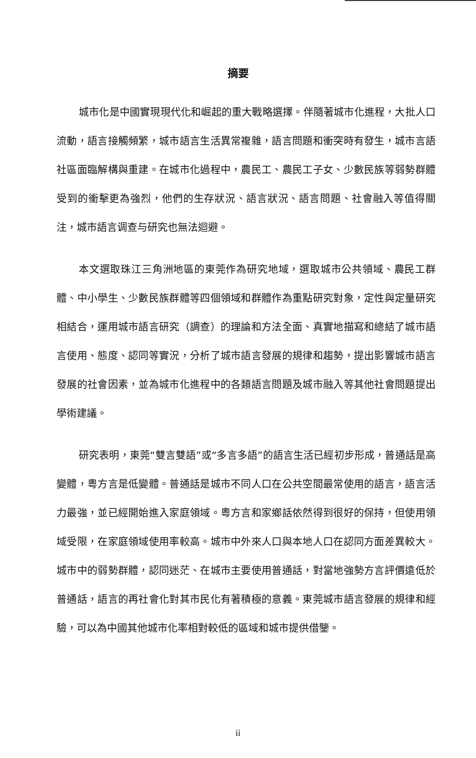摘要
城市化是中國實現現代化和崛起的重大戰略選擇。伴隨著城市化進程，大批人口流動，語言接觸頻繁，城市語言生活異常複雜，語言問題和衝突時有發生，城市言語社區面臨解構與重建。在城市化過程中，農民工、農民工子女、少數民族等弱勢群體受到的衝擊更為強烈，他們的生存狀況、語言狀況、語言問題、社會融入等值得關注，城市語言调查与研究也無法迴避。
本文選取珠江三角洲地區的東莞作為研究地域，選取城市公共領域、農民工群體、中小學生、少數民族群體等四個領域和群體作為重點研究對象，定性與定量研究相結合，運用城市語言研究（調查）的理論和方法全面、真實地描寫和總結了城市語言使用、態度、認同等實況，分析了城市語言發展的規律和趨勢，提出影響城市語言發展的社會因素，並為城市化進程中的各類語言問題及城市融入等其他社會問題提出學術建議。
研究表明，東莞“雙言雙語”或“多言多語”的語言生活已經初步形成，普通話是高變體，粵方言是低變體。普通話是城市不同人口在公共空間最常使用的語言，語言活力最強，並已經開始進入家庭領域。粵方言和家鄉話依然得到很好的保持，但使用領域受限，在家庭領域使用率較高。城市中外來人口與本地人口在認同方面差異較大。城市中的弱勢群體，認同迷茫、在城市主要使用普通話，對當地強勢方言評價遠低於普通話，語言的再社會化對其市民化有著積極的意義。東莞城市語言發展的規律和經驗，可以為中國其他城市化率相對較低的區域和城市提供借鑒。
ii